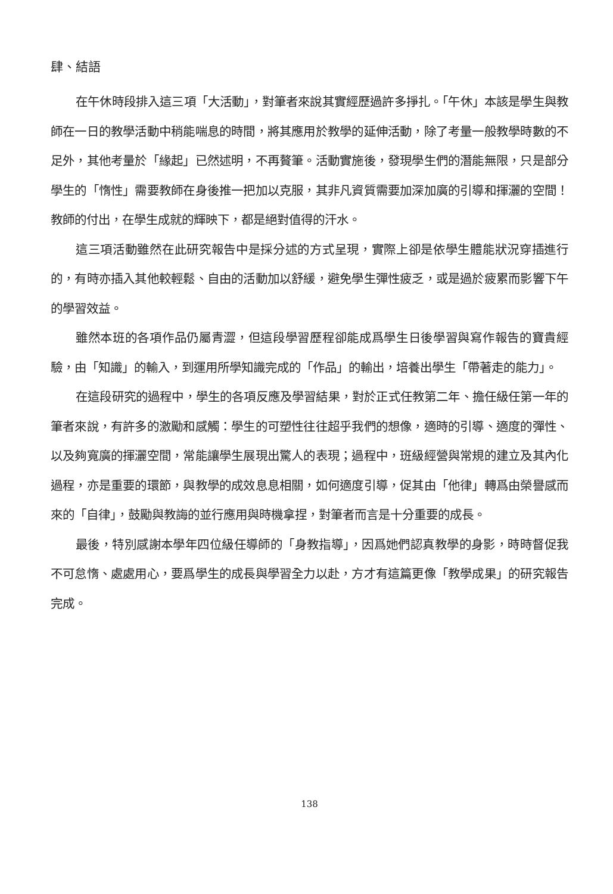肆、結語
在午休時段排入這三項「大活動」，對筆者來說其實經歷過許多掙扎。「午休」本該是學生與教師在一日的教學活動中稍能喘息的時間，將其應用於教學的延伸活動，除了考量一般教學時數的不足外，其他考量於「緣起」已然述明，不再贅筆。活動實施後，發現學生們的潛能無限，只是部分學生的「惰性」需要教師在身後推一把加以克服，其非凡資質需要加深加廣的引導和揮灑的空間！教師的付出，在學生成就的輝映下，都是絕對值得的汗水。
這三項活動雖然在此研究報告中是採分述的方式呈現，實際上卻是依學生體能狀況穿插進行的，有時亦插入其他較輕鬆、自由的活動加以舒緩，避免學生彈性疲乏，或是過於疲累而影響下午的學習效益。
雖然本班的各項作品仍屬青澀，但這段學習歷程卻能成爲學生日後學習與寫作報告的寶貴經驗，由「知識」的輸入，到運用所學知識完成的「作品」的輸出，培養出學生「帶著走的能力」。
在這段研究的過程中，學生的各項反應及學習結果，對於正式任教第二年、擔任級任第一年的筆者來說，有許多的激勵和感觸：學生的可塑性往往超乎我們的想像，適時的引導、適度的彈性、以及夠寬廣的揮灑空間，常能讓學生展現出驚人的表現；過程中，班級經營與常規的建立及其內化過程，亦是重要的環節，與教學的成效息息相關，如何適度引導，促其由「他律」轉爲由榮譽感而來的「自律」，鼓勵與教誨的並行應用與時機拿捏，對筆者而言是十分重要的成長。
最後，特別感謝本學年四位級任導師的「身教指導」，因爲她們認真教學的身影，時時督促我不可怠惰、處處用心，要爲學生的成長與學習全力以赴，方才有這篇更像「教學成果」的研究報告完成。
138